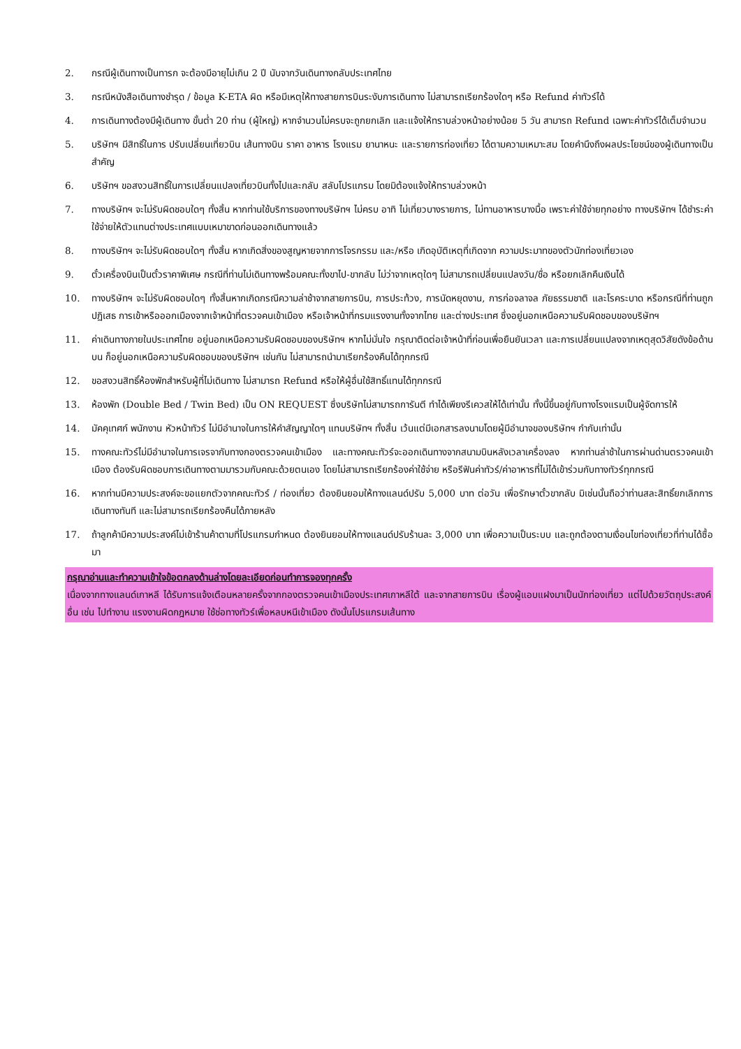2. กรณีผู้เดินทางเป็นทารก จะต้องมีอายุไม่เกิน 2 ปี นับจากวันเดินทางกลับประเทศไทย
3. กรณีหนังสือเดินทางชำรุด / ข้อมูล K-ETA ผิด หรือมีเหตุให้ทางสายการบินระงับการเดินทาง ไม่สามารถเรียกร้องใดๆ หรือ Refund ค่าทัวร์ได้
4. การเดินทางต้องมีผู้เดินทาง ขั้นต่ำ 20 ท่าน (ผู้ใหญ่) หากจำนวนไม่ครบจะถูกยกเลิก และแจ้งให้ทราบล่วงหน้าอย่างน้อย 5 วัน สามารถ Refund เฉพาะค่าทัวร์ได้เต็มจำนวน
5. บริษัทฯ มีสิทธิ์ในการ ปรับเปลี่ยนเที่ยวบิน เส้นทางบิน ราคา อาหาร โรงแรม ยานาหนะ และรายการท่องเที่ยว ได้ตามความเหมาะสม โดยคำนึงถึงผลประโยชน์ของผู้เดินทางเป็นสำคัญ
6. บริษัทฯ ขอสงวนสิทธิ์ในการเปลี่ยนแปลงเที่ยวบินทั้งไปและกลับ สลับโปรแกรม โดยมิต้องแจ้งให้ทราบล่วงหน้า
7. ทางบริษัทฯ จะไม่รับผิดชอบใดๆ ทั้งสิ้น หากท่านใช้บริการของทางบริษัทฯ ไม่ครบ อาทิ ไม่เที่ยวบางรายการ, ไม่ทานอาหารบางมื้อ เพราะค่าใช้จ่ายทุกอย่าง ทางบริษัทฯ ได้ชำระค่าใช้จ่ายให้ตัวแทนต่างประเทศแบบเหมาขาดก่อนออกเดินทางแล้ว
8. ทางบริษัทฯ จะไม่รับผิดชอบใดๆ ทั้งสิ้น หากเกิดสิ่งของสูญหายจากการโจรกรรม และ/หรือ เกิดอุบัติเหตุที่เกิดจาก ความประมาทของตัวนักท่องเที่ยวเอง
9. ตั๋วเครื่องบินเป็นตั๋วราคาพิเศษ กรณีที่ท่านไม่เดินทางพร้อมคณะทั้งขาไป-ขากลับ ไม่ว่าจากเหตุใดๆ ไม่สามารถเปลี่ยนแปลงวัน/ชื่อ หรือยกเลิกคืนเงินได้
10. ทางบริษัทฯ จะไม่รับผิดชอบใดๆ ทั้งสิ้นหากเกิดกรณีความล่าช้าจากสายการบิน, การประท้วง, การนัดหยุดงาน, การก่อจลาจล ภัยธรรมชาติ และโรคระบาด หรือกรณีที่ท่านถูกปฏิเสธ การเข้าหรือออกเมืองจากเจ้าหน้าที่ตรวจคนเข้าเมือง หรือเจ้าหน้าที่กรมแรงงานทั้งจากไทย และต่างประเทศ ซึ่งอยู่นอกเหนือความรับผิดชอบของบริษัทฯ
11. ค่าเดินทางภายในประเทศไทย อยู่นอกเหนือความรับผิดชอบของบริษัทฯ หากไม่มั่นใจ กรุณาติดต่อเจ้าหน้าที่ก่อนเพื่อยืนยันเวลา และการเปลี่ยนแปลงจากเหตุสุดวิสัยดังข้อด้านบน ก็อยู่นอกเหนือความรับผิดชอบของบริษัทฯ เช่นกัน ไม่สามารถนำมาเรียกร้องคืนได้ทุกกรณี
12. ขอสงวนสิทธิ์ห้องพักสำหรับผู้ที่ไม่เดินทาง ไม่สามารถ Refund หรือให้ผู้อื่นใช้สิทธิ์แทนได้ทุกกรณี
13. ห้องพัก (Double Bed / Twin Bed) เป็น ON REQUEST ซึ่งบริษัทไม่สามารถการันตี ทำได้เพียงรีเควสให้ได้เท่านั้น ทั้งนี้ขึ้นอยู่กับทางโรงแรมเป็นผู้จัดการให้
14. มัคคุเทศก์ พนักงาน หัวหน้าทัวร์ ไม่มีอำนาจในการให้คำสัญญาใดๆ แทนบริษัทฯ ทั้งสิ้น เว้นแต่มีเอกสารลงนามโดยผู้มีอำนาจของบริษัทฯ กำกับเท่านั้น
15. ทางคณะทัวร์ไม่มีอำนาจในการเจรจากับทางกองตรวจคนเข้าเมือง และทางคณะทัวร์จะออกเดินทางจากสนามบินหลังเวลาเครื่องลง หากท่านล่าช้าในการผ่านด่านตรวจคนเข้าเมือง ต้องรับผิดชอบการเดินทางตามมารวมกับคณะด้วยตนเอง โดยไม่สามารถเรียกร้องค่าใช้จ่าย หรือรีฟันค่าทัวร์/ค่าอาหารที่ไม่ได้เข้าร่วมกับทางทัวร์ทุกกรณี
16. หากท่านมีความประสงค์จะขอแยกตัวจากคณะทัวร์ / ท่องเที่ยว ต้องยินยอมให้ทางแลนด์ปรับ 5,000 บาท ต่อวัน เพื่อรักษาตั๋วขากลับ มิเช่นนั้นถือว่าท่านสละสิทธิ์ยกเลิกการเดินทางทันที และไม่สามารถเรียกร้องคืนได้ภายหลัง
17. ถ้าลูกค้ามีความประสงค์ไม่เข้าร้านค้าตามที่โปรแกรมกำหนด ต้องยินยอมให้ทางแลนด์ปรับร้านละ 3,000 บาท เพื่อความเป็นระบบ และถูกต้องตามเงื่อนไขท่องเที่ยวที่ท่านได้ซื้อมา
กรุณาอ่านและทำความเข้าใจข้อตกลงด้านล่างโดยละเอียดก่อนทำการจองทุกครั้ง
เนื่องจากทางแลนด์เกาหลี ได้รับการแจ้งเตือนหลายครั้งจากกองตรวจคนเข้าเมืองประเทศเกาหลีใต้ และจากสายการบิน เรื่องผู้แอบแฝงมาเป็นนักท่องเที่ยว แต่ไปด้วยวัตถุประสงค์อื่น เช่น ไปทำงาน แรงงานผิดกฎหมาย ใช้ช่อทางทัวร์เพื่อหลบหนีเข้าเมือง ดังนั้นโปรแกรมเส้นทาง